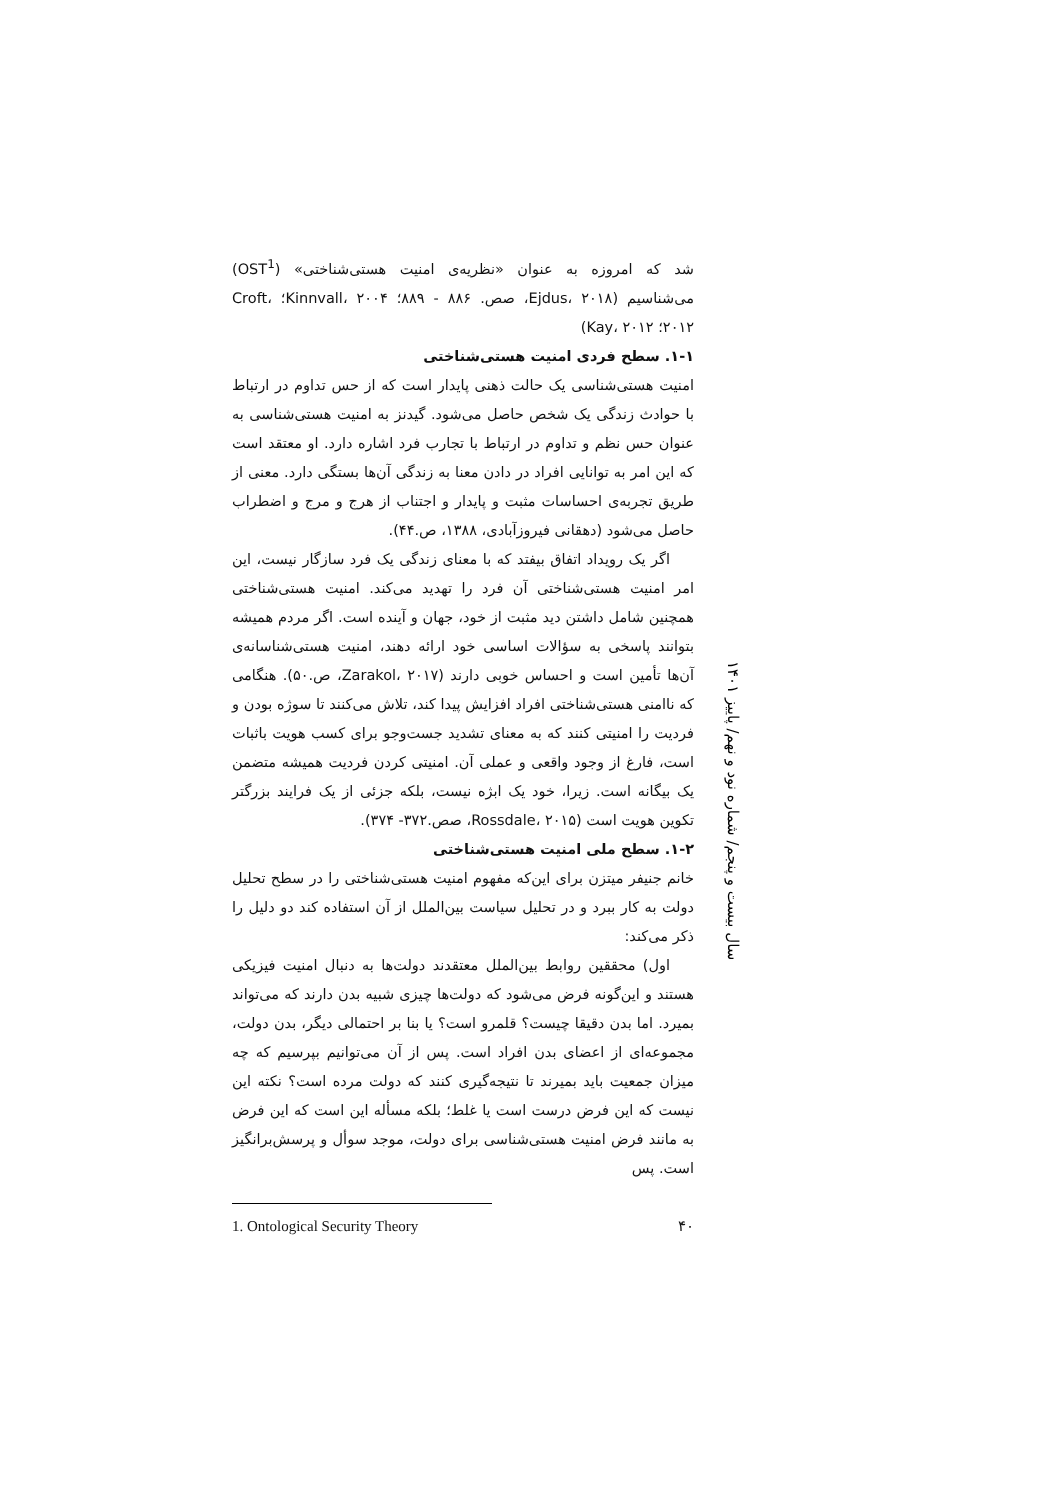شد که امروزه به عنوان «نظریه‌ی امنیت هستی‌شناختی» (OST<sup>1</sup>) می‌شناسیم (Ejdus، ۲۰۱۸، صص. ۸۸۶ - ۸۸۹؛ Kinnvall، ۲۰۰۴؛ Croft، ۲۰۱۲؛ Kay، ۲۰۱۲)
۱-۱. سطح فردی امنیت هستی‌شناختی
امنیت هستی‌شناسی یک حالت ذهنی پایدار است که از حس تداوم در ارتباط با حوادث زندگی یک شخص حاصل می‌شود. گیدنز به امنیت هستی‌شناسی به عنوان حس نظم و تداوم در ارتباط با تجارب فرد اشاره دارد. او معتقد است که این امر به توانایی افراد در دادن معنا به زندگی آن‌ها بستگی دارد. معنی از طریق تجربه‌ی احساسات مثبت و پایدار و اجتناب از هرج و مرج و اضطراب حاصل می‌شود (دهقانی فیروزآبادی، ۱۳۸۸، ص.۴۴).
اگر یک رویداد اتفاق بیفتد که با معنای زندگی یک فرد سازگار نیست، این امر امنیت هستی‌شناختی آن فرد را تهدید می‌کند. امنیت هستی‌شناختی همچنین شامل داشتن دید مثبت از خود، جهان و آینده است. اگر مردم همیشه بتوانند پاسخی به سؤالات اساسی خود ارائه دهند، امنیت هستی‌شناسانه‌ی آن‌ها تأمین است و احساس خوبی دارند (Zarakol، ۲۰۱۷، ص.۵۰). هنگامی که ناامنی هستی‌شناختی افراد افزایش پیدا کند، تلاش می‌کنند تا سوژه بودن و فردیت را امنیتی کنند که به معنای تشدید جست‌وجو برای کسب هویت باثبات است، فارغ از وجود واقعی و عملی آن. امنیتی کردن فردیت همیشه متضمن یک بیگانه است. زیرا، خود یک ابژه نیست، بلکه جزئی از یک فرایند بزرگتر تکوین هویت است (Rossdale، ۲۰۱۵، صص.۳۷۲- ۳۷۴).
۱-۲. سطح ملی امنیت هستی‌شناختی
خانم جنیفر میتزن برای این‌که مفهوم امنیت هستی‌شناختی را در سطح تحلیل دولت به کار ببرد و در تحلیل سیاست بین‌الملل از آن استفاده کند دو دلیل را ذکر می‌کند:
اول) محققین روابط بین‌الملل معتقدند دولت‌ها به دنبال امنیت فیزیکی هستند و این‌گونه فرض می‌شود که دولت‌ها چیزی شبیه بدن دارند که می‌تواند بمیرد. اما بدن دقیقا چیست؟ قلمرو است؟ یا بنا بر احتمالی دیگر، بدن دولت، مجموعه‌ای از اعضای بدن افراد است. پس از آن می‌توانیم بپرسیم که چه میزان جمعیت باید بمیرند تا نتیجه‌گیری کنند که دولت مرده است؟ نکته این نیست که این فرض درست است یا غلط؛ بلکه مسأله این است که این فرض به مانند فرض امنیت هستی‌شناسی برای دولت، موجد سوأل و پرسش‌برانگیز است. پس
1. Ontological Security Theory ۴۰
سال بیست و پنجم/ شماره نود و نهم/ پاییز ۱۴۰۱